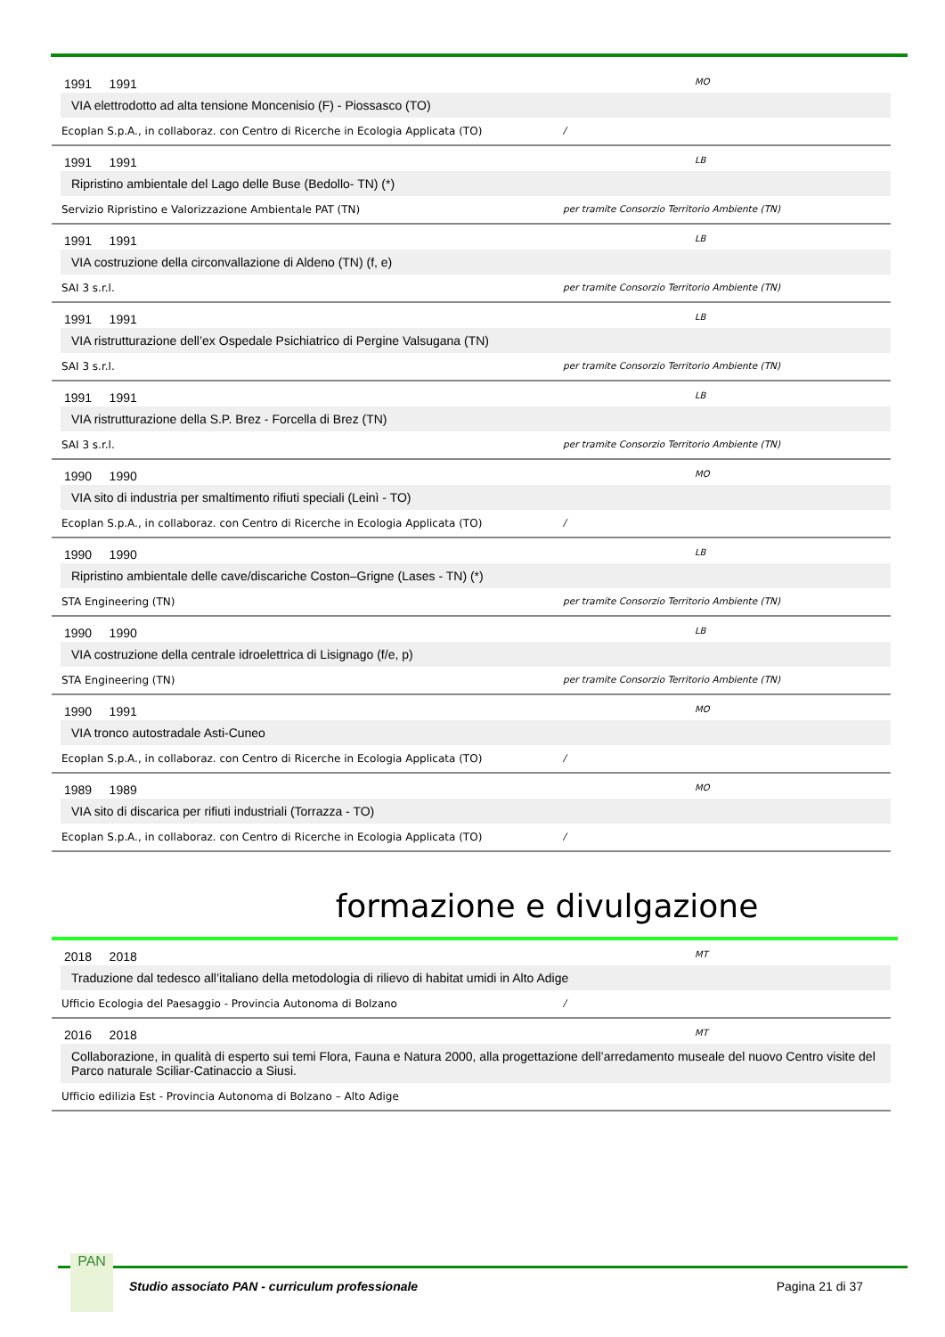1991 1991 MO
VIA elettrodotto ad alta tensione Moncenisio (F) - Piossasco (TO)
Ecoplan S.p.A., in collaboraz. con Centro di Ricerche in Ecologia Applicata (TO) /
1991 1991 LB
Ripristino ambientale del Lago delle Buse (Bedollo- TN) (*)
Servizio Ripristino e Valorizzazione Ambientale PAT (TN) per tramite Consorzio Territorio Ambiente (TN)
1991 1991 LB
VIA costruzione della circonvallazione di Aldeno (TN) (f, e)
SAI 3 s.r.l. per tramite Consorzio Territorio Ambiente (TN)
1991 1991 LB
VIA ristrutturazione dell’ex Ospedale Psichiatrico di Pergine Valsugana (TN)
SAI 3 s.r.l. per tramite Consorzio Territorio Ambiente (TN)
1991 1991 LB
VIA ristrutturazione della S.P. Brez - Forcella di Brez (TN)
SAI 3 s.r.l. per tramite Consorzio Territorio Ambiente (TN)
1990 1990 MO
VIA sito di industria per smaltimento rifiuti speciali (Leinì - TO)
Ecoplan S.p.A., in collaboraz. con Centro di Ricerche in Ecologia Applicata (TO) /
1990 1990 LB
Ripristino ambientale delle cave/discariche Coston–Grigne (Lases - TN) (*)
STA Engineering (TN) per tramite Consorzio Territorio Ambiente (TN)
1990 1990 LB
VIA costruzione della centrale idroelettrica di Lisignago (f/e, p)
STA Engineering (TN) per tramite Consorzio Territorio Ambiente (TN)
1990 1991 MO
VIA tronco autostradale Asti-Cuneo
Ecoplan S.p.A., in collaboraz. con Centro di Ricerche in Ecologia Applicata (TO) /
1989 1989 MO
VIA sito di discarica per rifiuti industriali (Torrazza - TO)
Ecoplan S.p.A., in collaboraz. con Centro di Ricerche in Ecologia Applicata (TO) /
formazione e divulgazione
2018 2018 MT
Traduzione dal tedesco all’italiano della metodologia di rilievo di habitat umidi in Alto Adige
Ufficio Ecologia del Paesaggio - Provincia Autonoma di Bolzano /
2016 2018 MT
Collaborazione, in qualità di esperto sui temi Flora, Fauna e Natura 2000, alla progettazione dell’arredamento museale del nuovo Centro visite del Parco naturale Sciliar-Catinaccio a Siusi.
Ufficio edilizia Est - Provincia Autonoma di Bolzano – Alto Adige
PAN
Studio associato PAN - curriculum professionale Pagina 21 di 37